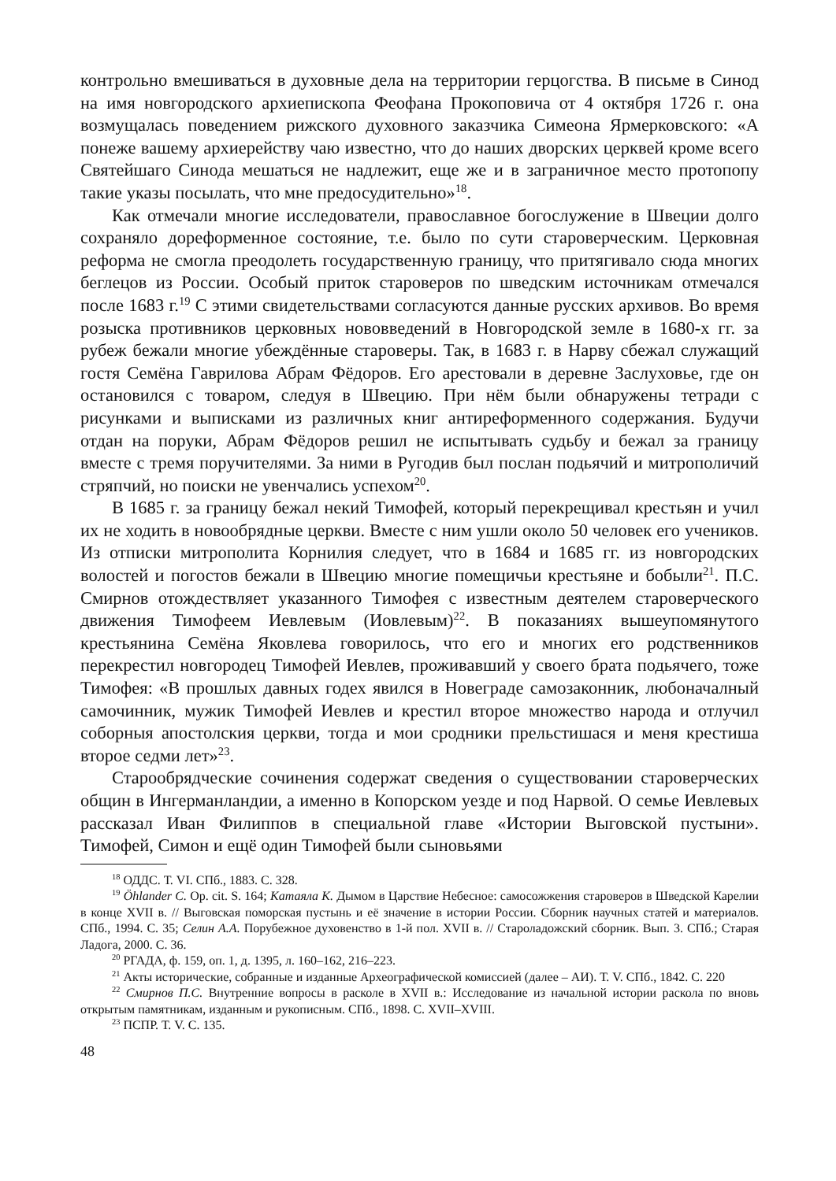контрольно вмешиваться в духовные дела на территории герцогства. В письме в Синод на имя новгородского архиепископа Феофана Прокоповича от 4 октября 1726 г. она возмущалась поведением рижского духовного заказчика Симеона Ярмерковского: «А понеже вашему архиерейству чаю известно, что до наших дворских церквей кроме всего Святейшаго Синода мешаться не надлежит, еще же и в заграничное место протопопу такие указы посылать, что мне предосудительно»<sup>18</sup>.
Как отмечали многие исследователи, православное богослужение в Швеции долго сохраняло дореформенное состояние, т.е. было по сути староверческим. Церковная реформа не смогла преодолеть государственную границу, что притягивало сюда многих беглецов из России. Особый приток староверов по шведским источникам отмечался после 1683 г.<sup>19</sup> С этими свидетельствами согласуются данные русских архивов. Во время розыска противников церковных нововведений в Новгородской земле в 1680-х гг. за рубеж бежали многие убеждённые староверы. Так, в 1683 г. в Нарву сбежал служащий гостя Семёна Гаврилова Абрам Фёдоров. Его арестовали в деревне Заслуховье, где он остановился с товаром, следуя в Швецию. При нём были обнаружены тетради с рисунками и выписками из различных книг антиреформенного содержания. Будучи отдан на поруки, Абрам Фёдоров решил не испытывать судьбу и бежал за границу вместе с тремя поручителями. За ними в Ругодив был послан подьячий и митрополичий стряпчий, но поиски не увенчались успехом<sup>20</sup>.
В 1685 г. за границу бежал некий Тимофей, который перекрещивал крестьян и учил их не ходить в новообрядные церкви. Вместе с ним ушли около 50 человек его учеников. Из отписки митрополита Корнилия следует, что в 1684 и 1685 гг. из новгородских волостей и погостов бежали в Швецию многие помещичьи крестьяне и бобыли<sup>21</sup>. П.С. Смирнов отождествляет указанного Тимофея с известным деятелем староверческого движения Тимофеем Иевлевым (Иовлевым)<sup>22</sup>. В показаниях вышеупомянутого крестьянина Семёна Яковлева говорилось, что его и многих его родственников перекрестил новгородец Тимофей Иевлев, проживавший у своего брата подьячего, тоже Тимофея: «В прошлых давных годех явился в Новеграде самозаконник, любоначалный самочинник, мужик Тимофей Иевлев и крестил второе множество народа и отлучил соборныя апостолския церкви, тогда и мои сродники прельстишася и меня крестиша второе седми лет»<sup>23</sup>.
Старообрядческие сочинения содержат сведения о существовании староверческих общин в Ингерманландии, а именно в Копорском уезде и под Нарвой. О семье Иевлевых рассказал Иван Филиппов в специальной главе «Истории Выговской пустыни». Тимофей, Симон и ещё один Тимофей были сыновьями
<sup>18</sup> ОДДС. Т. VI. СПб., 1883. С. 328.
<sup>19</sup> Öhlander C. Op. cit. S. 164; Катаяла К. Дымом в Царствие Небесное: самосожжения староверов в Шведской Карелии в конце XVII в. // Выговская поморская пустынь и её значение в истории России. Сборник научных статей и материалов. СПб., 1994. С. 35; Селин А.А. Порубежное духовенство в 1-й пол. XVII в. // Староладожский сборник. Вып. 3. СПб.; Старая Ладога, 2000. С. 36.
<sup>20</sup> РГАДА, ф. 159, оп. 1, д. 1395, л. 160–162, 216–223.
<sup>21</sup> Акты исторические, собранные и изданные Археографической комиссией (далее – АИ). Т. V. СПб., 1842. С. 220
<sup>22</sup> Смирнов П.С. Внутренние вопросы в расколе в XVII в.: Исследование из начальной истории раскола по вновь открытым памятникам, изданным и рукописным. СПб., 1898. С. XVII–XVIII.
<sup>23</sup> ПСПР. Т. V. С. 135.
48